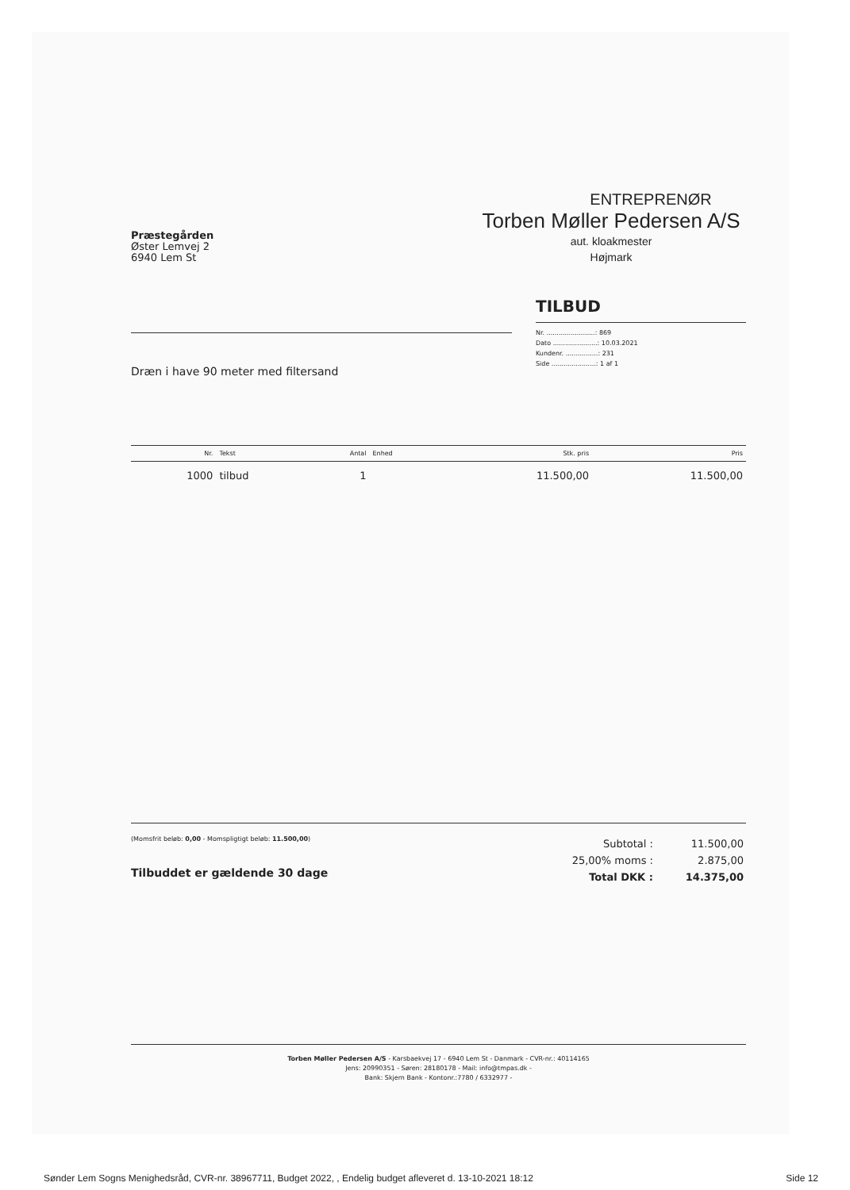Præstegården
Øster Lemvej 2
6940 Lem St
ENTREPRENØR
Torben Møller Pedersen A/S
aut. kloakmester
Højmark
Dræn i have 90 meter med filtersand
TILBUD
Nr. ........................: 869
Dato ......................: 10.03.2021
Kundenr. ................: 231
Side ......................: 1 af 1
| Nr. | Tekst | Antal | Enhed | Stk. pris | Pris |
| --- | --- | --- | --- | --- | --- |
| 1000 | tilbud | 1 | | 11.500,00 | 11.500,00 |
(Momsfrit beløb: 0,00 - Momspligtigt beløb: 11.500,00)
Tilbuddet er gældende 30 dage
| Subtotal : | 11.500,00 |
| 25,00% moms : | 2.875,00 |
| Total DKK : | 14.375,00 |
Torben Møller Pedersen A/S - Karsbaekvej 17 - 6940 Lem St - Danmark - CVR-nr.: 40114165
Jens: 20990351 - Søren: 28180178 - Mail: info@tmpas.dk -
Bank: Skjern Bank - Kontonr.:7780 / 6332977 -
Sønder Lem Sogns Menighedsråd, CVR-nr. 38967711, Budget 2022, , Endelig budget afleveret d. 13-10-2021 18:12 Side 12